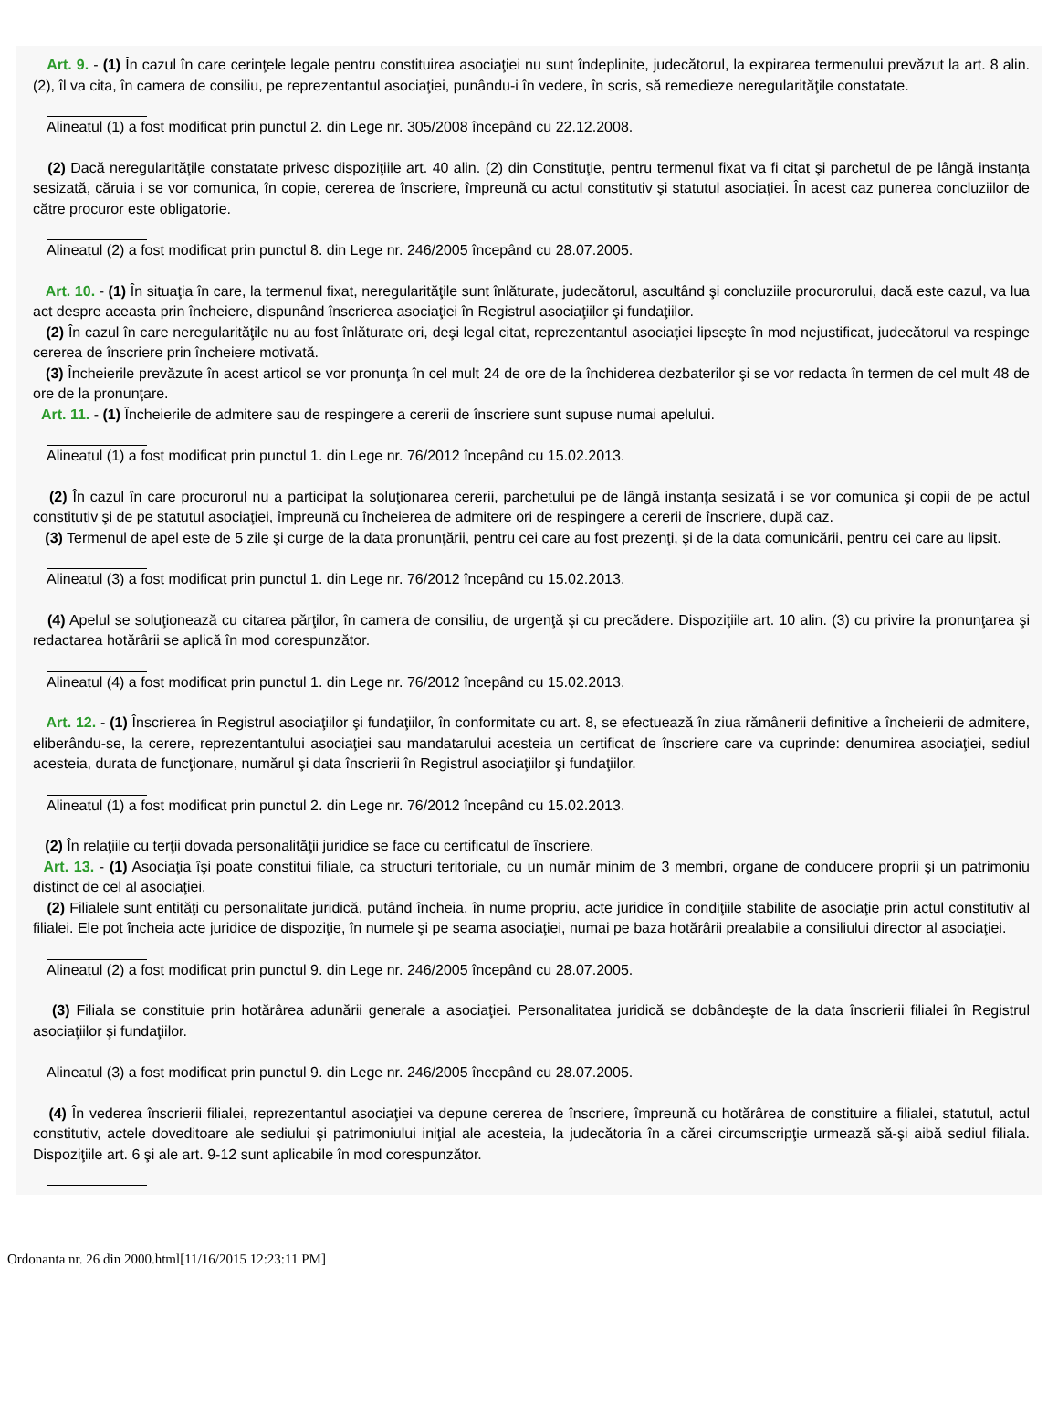Art. 9. - (1) În cazul în care cerinţele legale pentru constituirea asociaţiei nu sunt îndeplinite, judecătorul, la expirarea termenului prevăzut la art. 8 alin. (2), îl va cita, în camera de consiliu, pe reprezentantul asociaţiei, punându-i în vedere, în scris, să remedieze neregularităţile constatate.
Alineatul (1) a fost modificat prin punctul 2. din Lege nr. 305/2008 începând cu 22.12.2008.
(2) Dacă neregularităţile constatate privesc dispoziţiile art. 40 alin. (2) din Constituţie, pentru termenul fixat va fi citat şi parchetul de pe lângă instanţa sesizată, căruia i se vor comunica, în copie, cererea de înscriere, împreună cu actul constitutiv şi statutul asociaţiei. În acest caz punerea concluziilor de către procuror este obligatorie.
Alineatul (2) a fost modificat prin punctul 8. din Lege nr. 246/2005 începând cu 28.07.2005.
Art. 10. - (1) În situaţia în care, la termenul fixat, neregularităţile sunt înlăturate, judecătorul, ascultând şi concluziile procurorului, dacă este cazul, va lua act despre aceasta prin încheiere, dispunând înscrierea asociaţiei în Registrul asociaţiilor şi fundaţiilor.
(2) În cazul în care neregularităţile nu au fost înlăturate ori, deşi legal citat, reprezentantul asociaţiei lipseşte în mod nejustificat, judecătorul va respinge cererea de înscriere prin încheiere motivată.
(3) Încheierile prevăzute în acest articol se vor pronunţa în cel mult 24 de ore de la închiderea dezbaterilor şi se vor redacta în termen de cel mult 48 de ore de la pronunţare.
Art. 11. - (1) Încheierile de admitere sau de respingere a cererii de înscriere sunt supuse numai apelului.
Alineatul (1) a fost modificat prin punctul 1. din Lege nr. 76/2012 începând cu 15.02.2013.
(2) În cazul în care procurorul nu a participat la soluţionarea cererii, parchetului pe de lângă instanţa sesizată i se vor comunica şi copii de pe actul constitutiv şi de pe statutul asociaţiei, împreună cu încheierea de admitere ori de respingere a cererii de înscriere, după caz.
(3) Termenul de apel este de 5 zile şi curge de la data pronunţării, pentru cei care au fost prezenţi, şi de la data comunicării, pentru cei care au lipsit.
Alineatul (3) a fost modificat prin punctul 1. din Lege nr. 76/2012 începând cu 15.02.2013.
(4) Apelul se soluţionează cu citarea părţilor, în camera de consiliu, de urgenţă şi cu precădere. Dispoziţiile art. 10 alin. (3) cu privire la pronunţarea şi redactarea hotărârii se aplică în mod corespunzător.
Alineatul (4) a fost modificat prin punctul 1. din Lege nr. 76/2012 începând cu 15.02.2013.
Art. 12. - (1) Înscrierea în Registrul asociaţiilor şi fundaţiilor, în conformitate cu art. 8, se efectuează în ziua rămânerii definitive a încheierii de admitere, eliberându-se, la cerere, reprezentantului asociaţiei sau mandatarului acesteia un certificat de înscriere care va cuprinde: denumirea asociaţiei, sediul acesteia, durata de funcţionare, numărul şi data înscrierii în Registrul asociaţiilor şi fundaţiilor.
Alineatul (1) a fost modificat prin punctul 2. din Lege nr. 76/2012 începând cu 15.02.2013.
(2) În relaţiile cu terţii dovada personalităţii juridice se face cu certificatul de înscriere.
Art. 13. - (1) Asociaţia îşi poate constitui filiale, ca structuri teritoriale, cu un număr minim de 3 membri, organe de conducere proprii şi un patrimoniu distinct de cel al asociaţiei.
(2) Filialele sunt entităţi cu personalitate juridică, putând încheia, în nume propriu, acte juridice în condiţiile stabilite de asociaţie prin actul constitutiv al filialei. Ele pot încheia acte juridice de dispoziţie, în numele şi pe seama asociaţiei, numai pe baza hotărârii prealabile a consiliului director al asociaţiei.
Alineatul (2) a fost modificat prin punctul 9. din Lege nr. 246/2005 începând cu 28.07.2005.
(3) Filiala se constituie prin hotărârea adunării generale a asociaţiei. Personalitatea juridică se dobândeşte de la data înscrierii filialei în Registrul asociaţiilor şi fundaţiilor.
Alineatul (3) a fost modificat prin punctul 9. din Lege nr. 246/2005 începând cu 28.07.2005.
(4) În vederea înscrierii filialei, reprezentantul asociaţiei va depune cererea de înscriere, împreună cu hotărârea de constituire a filialei, statutul, actul constitutiv, actele doveditoare ale sediului şi patrimoniului iniţial ale acesteia, la judecătoria în a cărei circumscripţie urmează să-şi aibă sediul filiala. Dispoziţiile art. 6 şi ale art. 9-12 sunt aplicabile în mod corespunzător.
Ordonanta nr. 26 din 2000.html[11/16/2015 12:23:11 PM]